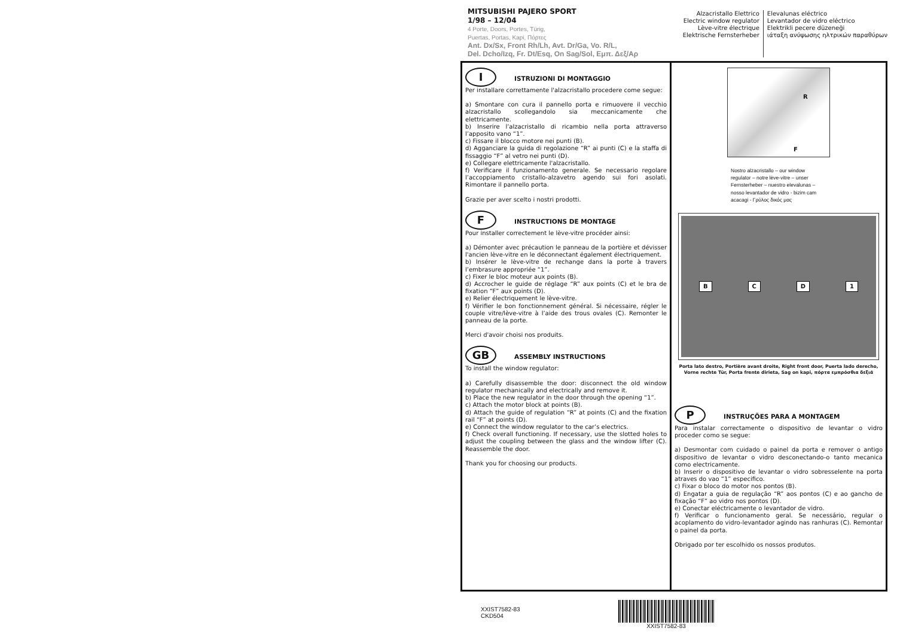MITSUBISHI PAJERO SPORT
1/98 – 12/04
4 Porte, Doors, Portes, Türig,
Puertas, Portas, Kapi, Πόρτες
Ant. Dx/Sx, Front Rh/Lh, Avt. Dr/Ga, Vo. R/L,
Del. Dcho/Izq, Fr. Dt/Esq, On Sag/Sol, Εμπ. Δεξ/Αρ
Alzacristallo Elettrico
Electric window regulator
Lève-vitre électrique
Elektrische Fernsterheber
Elevalunas eléctrico
Levantador de vidro eléctrico
Elektrikli pecere düzeneği
ιάταξη ανύψωσης ηλτρικών παραθύρων
I
ISTRUZIONI DI MONTAGGIO
Per installare correttamente l'alzacristallo procedere come segue:
a) Smontare con cura il pannello porta e rimuovere il vecchio alzacristallo scollegandolo sia meccanicamente che elettricamente.
b) Inserire l’alzacristallo di ricambio nella porta attraverso l’apposito vano “1”.
c) Fissare il blocco motore nei punti (B).
d) Agganciare la guida di regolazione “R” ai punti (C) e la staffa di fissaggio “F” al vetro nei punti (D).
e) Collegare elettricamente l'alzacristallo.
f) Verificare il funzionamento generale. Se necessario regolare l’accoppiamento cristallo-alzavetro agendo sui fori asolati. Rimontare il pannello porta.
Grazie per aver scelto i nostri prodotti.
F
INSTRUCTIONS DE MONTAGE
Pour installer correctement le lève-vitre procéder ainsi:
a) Démonter avec précaution le panneau de la portière et dévisser l'ancien lève-vitre en le déconnectant également électriquement.
b) Insérer le lève-vitre de rechange dans la porte à travers l’embrasure appropriée “1”.
c) Fixer le bloc moteur aux points (B).
d) Accrocher le guide de réglage “R” aux points (C) et le bra de fixation “F” aux points (D).
e) Relier électriquement le lève-vitre.
f) Vérifier le bon fonctionnement général. Si nécessaire, régler le couple vitre/lève-vitre à l’aide des trous ovales (C). Remonter le panneau de la porte.
Merci d'avoir choisi nos produits.
GB
ASSEMBLY INSTRUCTIONS
To install the window regulator:
a) Carefully disassemble the door: disconnect the old window regulator mechanically and electrically and remove it.
b) Place the new regulator in the door through the opening “1”.
c) Attach the motor block at points (B).
d) Attach the guide of regulation “R” at points (C) and the fixation rail “F” at points (D).
e) Connect the window regulator to the car’s electrics.
f) Check overall functioning. If necessary, use the slotted holes to adjust the coupling between the glass and the window lifter (C). Reassemble the door.
Thank you for choosing our products.
R
F
Nostro alzacristallo – our window regulator – notre lève-vitre – unser Fernsterheber – nuestro elevalunas – nosso levantador de vidro - bizim cam acacagi - Γρύλος δικός μας
BCD 1
Porta lato destro, Portière avant droite, Right front door, Puerta lado derecho,
Vorne rechte Tür, Porta frente dirieta, Sag on kapi, πόρτα εμπρόσθια δεξιά
P
INSTRUÇÕES PARA A MONTAGEM
Para instalar correctamente o dispositivo de levantar o vidro proceder como se segue:
a) Desmontar com cuidado o painel da porta e remover o antigo dispositivo de levantar o vidro desconectando-o tanto mecanica como electricamente.
b) Inserir o dispositivo de levantar o vidro sobresselente na porta atraves do vao “1” especifico.
c) Fixar o bloco do motor nos pontos (B).
d) Engatar a guia de regulação “R” aos pontos (C) e ao gancho de fixação “F” ao vidro nos pontos (D).
e) Conectar eléctricamente o levantador de vidro.
f) Verificar o funcionamento geral. Se necessário, regular o acoplamento do vidro-levantador agindo nas ranhuras (C). Remontar o painel da porta.
Obrigado por ter escolhido os nossos produtos.
XXIST7582-83
CKD504
XXIST7582-83